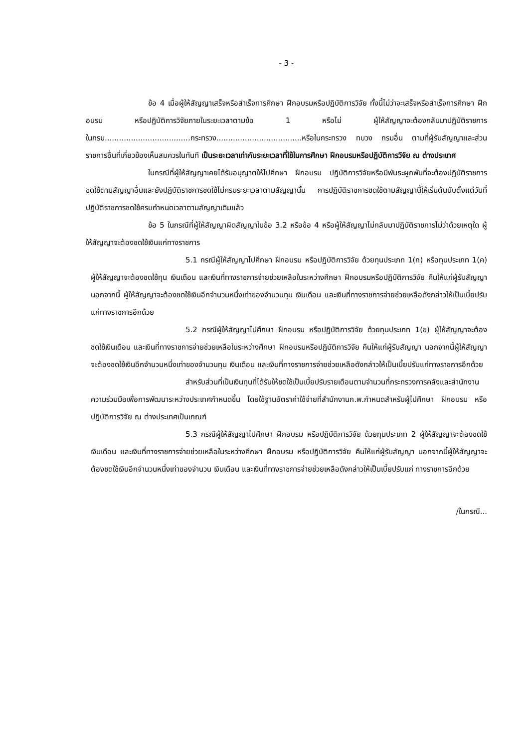- 3 -
ข้อ 4 เมื่อผู้ให้สัญญาเสร็จหรือสำเร็จการศึกษา ฝึกอบรมหรือปฏิบัติการวิจัย ทั้งนี้ไม่ว่าจะเสร็จหรือสำเร็จการศึกษา ฝึกอบรม หรือปฏิบัติการวิจัยภายในระยะเวลาตามข้อ 1 หรือไม่ ผู้ให้สัญญาจะต้องกลับมาปฏิบัติราชการในกรม....................................กระทรวง....................................หรือในกระทรวง ทบวง กรมอื่น ตามที่ผู้รับสัญญาและส่วนราชการอื่นที่เกี่ยวข้องเห็นสมควรในทันที เป็นระยะเวลาเท่ากับระยะเวลาที่ใช้ในการศึกษา ฝึกอบรมหรือปฏิบัติการวิจัย ณ ต่างประเทศ
ในกรณีที่ผู้ให้สัญญาเคยได้รับอนุญาตให้ไปศึกษา ฝึกอบรม ปฏิบัติการวิจัยหรือมีพันธะผูกพันที่จะต้องปฏิบัติราชการชดใช้ตามสัญญาอื่นและยังปฏิบัติราชการชดใช้ไม่ครบระยะเวลาตามสัญญานั้น การปฏิบัติราชการชดใช้ตามสัญญานี้ให้เริ่มต้นนับตั้งแต่วันที่ปฏิบัติราชการชดใช้ครบกำหนดเวลาตามสัญญาเดิมแล้ว
ข้อ 5 ในกรณีที่ผู้ให้สัญญาผิดสัญญาในข้อ 3.2 หรือข้อ 4 หรือผู้ให้สัญญาไม่กลับมาปฏิบัติราชการไม่ว่าด้วยเหตุใด ผู้ให้สัญญาจะต้องชดใช้เงินแก่ทางราชการ
5.1 กรณีผู้ให้สัญญาไปศึกษา ฝึกอบรม หรือปฏิบัติการวิจัย ด้วยทุนประเภท 1(ก) หรือทุนประเภท 1(ค) ผู้ให้สัญญาจะต้องชดใช้ทุน เงินเดือน และเงินที่ทางราชการจ่ายช่วยเหลือในระหว่างศึกษา ฝึกอบรมหรือปฏิบัติการวิจัย คืนให้แก่ผู้รับสัญญา นอกจากนี้ ผู้ให้สัญญาจะต้องชดใช้เงินอีกจำนวนหนึ่งเท่าของจำนวนทุน เงินเดือน และเงินที่ทางราชการจ่ายช่วยเหลือดังกล่าวให้เป็นเบี้ยปรับแก่ทางราชการอีกด้วย
5.2 กรณีผู้ให้สัญญาไปศึกษา ฝึกอบรม หรือปฏิบัติการวิจัย ด้วยทุนประเภท 1(ข) ผู้ให้สัญญาจะต้องชดใช้เงินเดือน และเงินที่ทางราชการจ่ายช่วยเหลือในระหว่างศึกษา ฝึกอบรมหรือปฏิบัติการวิจัย คืนให้แก่ผู้รับสัญญา นอกจากนี้ผู้ให้สัญญาจะต้องชดใช้เงินอีกจำนวนหนึ่งเท่าของจำนวนทุน เงินเดือน และเงินที่ทางราชการจ่ายช่วยเหลือดังกล่าวให้เป็นเบี้ยปรับแก่ทางราชการอีกด้วย
สำหรับส่วนที่เป็นเงินทุนที่ได้รับให้ชดใช้เป็นเบี้ยปรับรายเดือนตามจำนวนที่กระทรวงการคลังและสำนักงานความร่วมมือเพื่อการพัฒนาระหว่างประเทศกำหนดขึ้น โดยใช้ฐานอัตราค่าใช้จ่ายที่สำนักงานก.พ.กำหนดสำหรับผู้ไปศึกษา ฝึกอบรม หรือปฏิบัติการวิจัย ณ ต่างประเทศเป็นเกณฑ์
5.3 กรณีผู้ให้สัญญาไปศึกษา ฝึกอบรม หรือปฏิบัติการวิจัย ด้วยทุนประเภท 2 ผู้ให้สัญญาจะต้องชดใช้เงินเดือน และเงินที่ทางราชการจ่ายช่วยเหลือในระหว่างศึกษา ฝึกอบรม หรือปฏิบัติการวิจัย คืนให้แก่ผู้รับสัญญา นอกจากนี้ผู้ให้สัญญาจะต้องชดใช้เงินอีกจำนวนหนึ่งเท่าของจำนวน เงินเดือน และเงินที่ทางราชการจ่ายช่วยเหลือดังกล่าวให้เป็นเบี้ยปรับแก่ ทางราชการอีกด้วย
/ในกรณี...